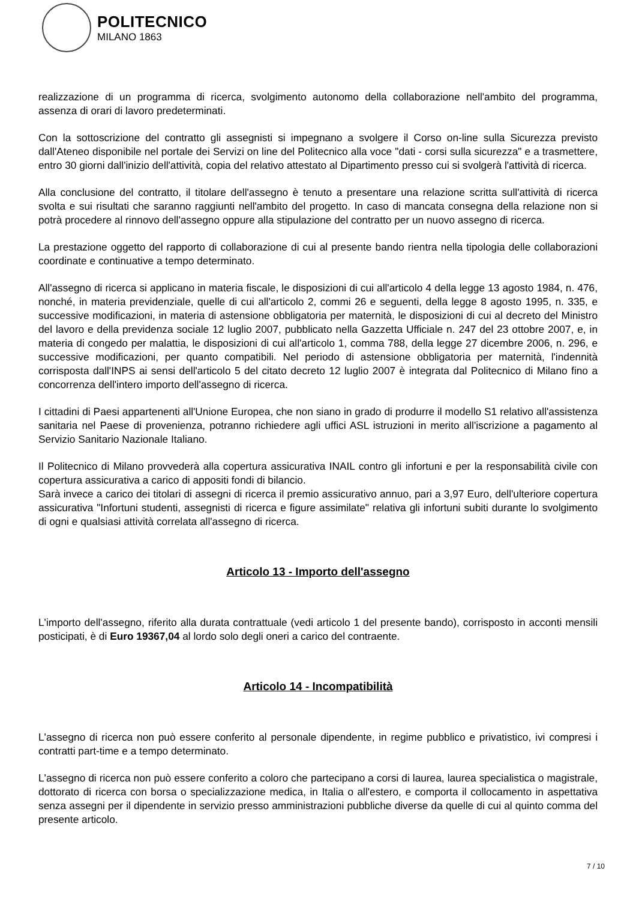POLITECNICO
MILANO 1863
realizzazione di un programma di ricerca, svolgimento autonomo della collaborazione nell'ambito del programma, assenza di orari di lavoro predeterminati.
Con la sottoscrizione del contratto gli assegnisti si impegnano a svolgere il Corso on-line sulla Sicurezza previsto dall'Ateneo disponibile nel portale dei Servizi on line del Politecnico alla voce "dati - corsi sulla sicurezza" e a trasmettere, entro 30 giorni dall'inizio dell'attività, copia del relativo attestato al Dipartimento presso cui si svolgerà l'attività di ricerca.
Alla conclusione del contratto, il titolare dell'assegno è tenuto a presentare una relazione scritta sull'attività di ricerca svolta e sui risultati che saranno raggiunti nell'ambito del progetto. In caso di mancata consegna della relazione non si potrà procedere al rinnovo dell'assegno oppure alla stipulazione del contratto per un nuovo assegno di ricerca.
La prestazione oggetto del rapporto di collaborazione di cui al presente bando rientra nella tipologia delle collaborazioni coordinate e continuative a tempo determinato.
All'assegno di ricerca si applicano in materia fiscale, le disposizioni di cui all'articolo 4 della legge 13 agosto 1984, n. 476, nonché, in materia previdenziale, quelle di cui all'articolo 2, commi 26 e seguenti, della legge 8 agosto 1995, n. 335, e successive modificazioni, in materia di astensione obbligatoria per maternità, le disposizioni di cui al decreto del Ministro del lavoro e della previdenza sociale 12 luglio 2007, pubblicato nella Gazzetta Ufficiale n. 247 del 23 ottobre 2007, e, in materia di congedo per malattia, le disposizioni di cui all'articolo 1, comma 788, della legge 27 dicembre 2006, n. 296, e successive modificazioni, per quanto compatibili. Nel periodo di astensione obbligatoria per maternità, l'indennità corrisposta dall'INPS ai sensi dell'articolo 5 del citato decreto 12 luglio 2007 è integrata dal Politecnico di Milano fino a concorrenza dell'intero importo dell'assegno di ricerca.
I cittadini di Paesi appartenenti all'Unione Europea, che non siano in grado di produrre il modello S1 relativo all'assistenza sanitaria nel Paese di provenienza, potranno richiedere agli uffici ASL istruzioni in merito all'iscrizione a pagamento al Servizio Sanitario Nazionale Italiano.
Il Politecnico di Milano provvederà alla copertura assicurativa INAIL contro gli infortuni e per la responsabilità civile con copertura assicurativa a carico di appositi fondi di bilancio.
Sarà invece a carico dei titolari di assegni di ricerca il premio assicurativo annuo, pari a 3,97 Euro, dell'ulteriore copertura assicurativa "Infortuni studenti, assegnisti di ricerca e figure assimilate" relativa gli infortuni subiti durante lo svolgimento di ogni e qualsiasi attività correlata all'assegno di ricerca.
Articolo 13 - Importo dell'assegno
L'importo dell'assegno, riferito alla durata contrattuale (vedi articolo 1 del presente bando), corrisposto in acconti mensili posticipati, è di Euro 19367,04 al lordo solo degli oneri a carico del contraente.
Articolo 14 - Incompatibilità
L'assegno di ricerca non può essere conferito al personale dipendente, in regime pubblico e privatistico, ivi compresi i contratti part-time e a tempo determinato.
L'assegno di ricerca non può essere conferito a coloro che partecipano a corsi di laurea, laurea specialistica o magistrale, dottorato di ricerca con borsa o specializzazione medica, in Italia o all'estero, e comporta il collocamento in aspettativa senza assegni per il dipendente in servizio presso amministrazioni pubbliche diverse da quelle di cui al quinto comma del presente articolo.
7 / 10